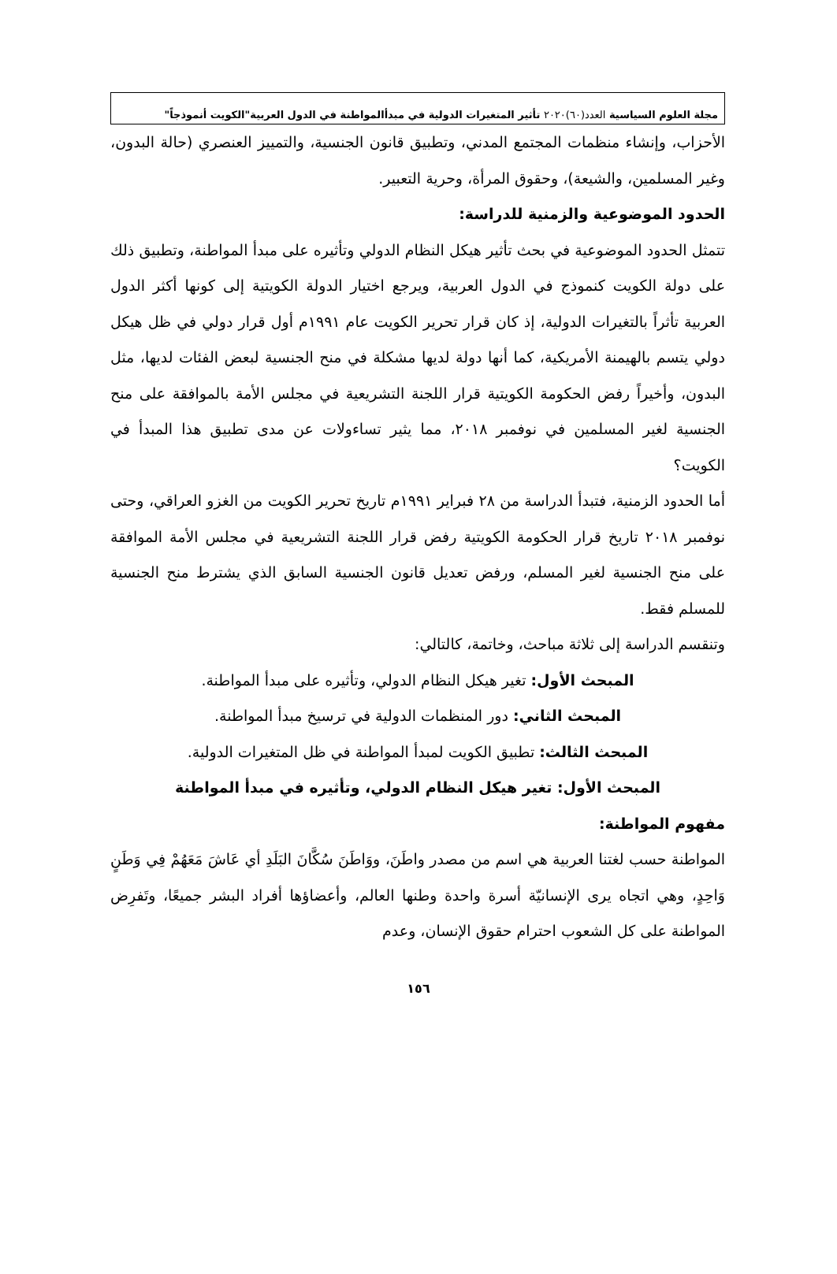مجلة العلوم السياسية العدد(٦٠)٢٠٢٠ تأثير المتغيرات الدولية في مبدأالمواطنة في الدول العربية"الكويت أنموذجاً"
الأحزاب، وإنشاء منظمات المجتمع المدني، وتطبيق قانون الجنسية، والتمييز العنصري (حالة البدون، وغير المسلمين، والشيعة)، وحقوق المرأة، وحرية التعبير.
الحدود الموضوعية والزمنية للدراسة:
تتمثل الحدود الموضوعية في بحث تأثير هيكل النظام الدولي وتأثيره على مبدأ المواطنة، وتطبيق ذلك على دولة الكويت كنموذج في الدول العربية، ويرجع اختيار الدولة الكويتية إلى كونها أكثر الدول العربية تأثراً بالتغيرات الدولية، إذ كان قرار تحرير الكويت عام ١٩٩١م أول قرار دولي في ظل هيكل دولي يتسم بالهيمنة الأمريكية، كما أنها دولة لديها مشكلة في منح الجنسية لبعض الفئات لديها، مثل البدون، وأخيراً رفض الحكومة الكويتية قرار اللجنة التشريعية في مجلس الأمة بالموافقة على منح الجنسية لغير المسلمين في نوفمبر ٢٠١٨، مما يثير تساءولات عن مدى تطبيق هذا المبدأ في الكويت؟
أما الحدود الزمنية، فتبدأ الدراسة من ٢٨ فبراير ١٩٩١م تاريخ تحرير الكويت من الغزو العراقي، وحتى نوفمبر ٢٠١٨ تاريخ قرار الحكومة الكويتية رفض قرار اللجنة التشريعية في مجلس الأمة الموافقة على منح الجنسية لغير المسلم، ورفض تعديل قانون الجنسية السابق الذي يشترط منح الجنسية للمسلم فقط.
وتنقسم الدراسة إلى ثلاثة مباحث، وخاتمة، كالتالي:
المبحث الأول: تغير هيكل النظام الدولي، وتأثيره على مبدأ المواطنة.
المبحث الثاني: دور المنظمات الدولية في ترسيخ مبدأ المواطنة.
المبحث الثالث: تطبيق الكويت لمبدأ المواطنة في ظل المتغيرات الدولية.
المبحث الأول: تغير هيكل النظام الدولي، وتأثيره في مبدأ المواطنة
مفهوم المواطنة:
المواطنة حسب لغتنا العربية هي اسم من مصدر واطَنَ، ووَاطَنَ سُكَّانَ البَلَدِ أي عَاشَ مَعَهُمْ فِي وَطَنٍ وَاحِدٍ، وهي اتجاه يرى الإنسانيّة أسرة واحدة وطنها العالم، وأعضاؤها أفراد البشر جميعًا، وتَفرِض المواطنة على كل الشعوب احترام حقوق الإنسان، وعدم
١٥٦